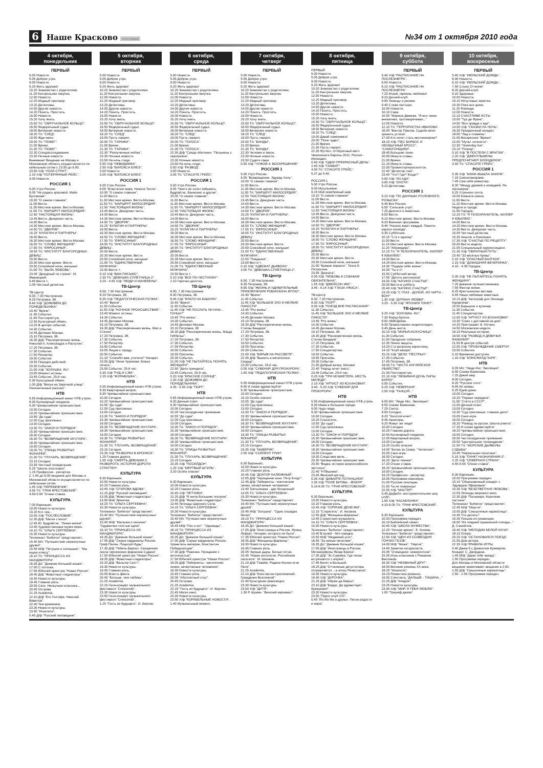6 Наше Красково сегодня
№34 от 1 октября 2010 года
4 октября,
понедельник
ПЕРВЫЙ
5.00 Новости. 5.05 Доброе утро. 9.00 Новости. 9.20 Жить здорово! 10.20 Знакомство с родителями. 11.20 Контрольная закупка. 12.00 Новости. 12.20 Модный приговор. 13.20 Детективы. 14.00 Другие новости. 14.20 Понять. Простить. 15.00 Новости. 15.20 Хочу знать. 15.50 Т/с "ОБРУЧАЛЬНОЕ КОЛЬЦО". 16.50 Федеральный судья. 18.00 Вечерние новости. 18.20 Т/с "СЛЕД". 19.00 Жди меня. 20.00 Т/с "ПОБЕГ". 21.00 Время. 21.30 Т/с "ПОБЕГ". 22.30 Спецрасследование. 23.30 Ночные новости. Внимание! Вещание на Москву и Московскую область осуществляется по кабельным сетям с 23.50 до 6.00. 23.50 Х/ф "УОЛЛ-СТРИТ". 2.10 Х/ф "ПОТЕРЯННЫЙ РЕЙС". 3.00 Новости.
РОССИЯ 1
5.00 Утро России. 9.05 "Не родись красивой. Майя Булгакова". 10.00 "О самом главном". 11.00 Вести. 11.30 Местное время. Вести-Москва. 11.50 Т/с "МАРШРУТ МИЛОСЕРДИЯ". 12.50 "НАСТОЯЩАЯ ЖИЗНЬ". 13.45 Вести. Дежурная часть. 14.00 Вести. 14.30 Местное время. Вести-Москва. 14.50 Т/с "ДВОРИК". 15.25 "КУЛАГИН И ПАРТНЕРЫ". 16.00 Вести. 16.30 Местное время. Вести-Москва. 16.50 Т/с "СЛОВО ЖЕНЩИНЕ". 17.55 Т/с "ЕФРОСИНЬЯ". 18.55 Т/с "ИНСТИТУТ БЛАГОРОДНЫХ ДЕВИЦ". 20.00 Вести. 20.30 Местное время. Вести. 20.50 Спокойной ночи, малыши! 21.00 Т/с "БЫЛА ЛЮБОВЬ". 23.45 "Дежурный по стране". М. Жванецкий. 0.45 Вести +. 1.05 Честный детектив. ТВ-Центр 6.00, 7.30 Настроение. 8.25 Петровка, 38. 8.40 Х/ф "ДОЖИВЁМ ДО ПОНЕДЕЛЬНИКА". 10.40 "Врачи". 11.30 События. 11.45 Постскриптум. 12.55 Культурный обмен. 13.25 В центре событий. 14.30 События. 14.45 Деловая Москва. 15.10 Петровка, 38. 16.30 Д/ф "Рассекреченная жизнь. Николай II, Александра и Распутин". 17.20 Петровка, 38. 17.30 События. 17.50 Репортёр. 19.50 События. 19.55 Порядок действий. 20.30 События. 21.00 Х/ф "ЗОЛУШКА. RU". 23.05 Момент истины. 23.55 События. 25-й час. 0.30 Культурный обмен. 1.00 Д/ф "Весна на Заречной улице". Неоконченный рассказ".
НТВ
5.55 Информационный канал НТВ утром. 8.30 Кулинарный поединок. 9.30 Чрезвычайное происшествие. 10.00 Сегодня. 10.20 Чрезвычайное происшествие. 10.55 "До суда". 12.00 Суд присяжных. 13.00 Сегодня. 13.30 Т/с "ЗАКОН И ПОРЯДОК". 15.30 Чрезвычайное происшествие. 16.00 Сегодня. 16.30 Т/с "ВОЗВРАЩЕНИЕ МУХТАРА". 18.30 Чрезвычайное происшествие. 19.00 Сегодня. 19.30 Т/с "УЛИЦЫ РАЗБИТЫХ ФОНАРЕЙ". 21.30 Т/с "ГЛУХАРЬ. ВОЗВРАЩЕНИЕ". 23.15 Сегодня. 23.35 Честный понедельник. 0.25 "Школа злословия". 1.15 Профессия - репортер. С 1.45 до 6.00 вещание для Москвы и Московской области осуществляется по кабельным сетям. 1.45 Х/ф "ПЕРЕБЕЖЧИК". 3.55 Т/с "ГРАФ КРЕСТОВСКИЙ". 4.50-5.55 "Очная ставка.
КУЛЬТУРА
7.00 Евроньюс. 10.00 Новости культуры. 10.20 Кто там... 10.55 Х/ф "ПОСЛЕСЛОВИЕ". 12.30 Д/ф "Магия стекла". 12.45 Ю. Будрайтис. "Линия жизни". 13.40 Художественные музеи мира. 14.10 Т/с "ОЛЬГА СЕРГЕЕВНА". 15.30 Новости культуры. Телеканал "Бибигон" представляет: 15.40 М/с "Путешествие неразлучных друзей". 15.45 М/ф "Петушок и солнышко". "Мы ищем кляксу". 16.10 Т/с "ПРИНЦЕССА ИЗ МАНДЖИПУРА". 16.35 Д/с "Дневник большой кошки". 17.00 С потолка. 17.55 Юбилей оркестра "Новая Россия". 18.40 Д/ф "Животные-гладиаторы". 19.30 Новости культуры. 19.45 Главная роль. 20.05 Сати. Нескучная классика... 20.45 Острова. 21.25 Academia. 22.10 Д/ф "Его Голгофа. Николай Вавилов". 22.40 Тем временем. 23.30 Новости культуры. 23.50 "Искатели". 0.40 Д/ф "Русский заповедник".
5 октября,
вторник
ПЕРВЫЙ
5.00 Новости. 5.05 Доброе утро. 9.00 Новости. 9.20 Жить здорово! 10.20 Знакомство с родителями. 11.20 Контрольная закупка. 12.00 Новости. 12.20 Модный приговор. 13.20 Детективы. 14.00 Другие новости. 14.20 Понять. Простить. 15.00 Новости. 15.20 Хочу знать. 15.50 Т/с "ОБРУЧАЛЬНОЕ КОЛЬЦО". 16.50 Федеральный судья. 18.00 Вечерние новости. 18.20 Т/с "СЛЕД". 19.00 Пусть говорят. 20.00 Т/с "ГАРАЖИ". 21.00 Время. 21.30 Т/с "ГАРАЖИ". 22.30 "Разлученные небом". 23.30 Ночные новости. 23.50 На ночь глядя. 0.50 Х/ф "НЕВИДИМКА". 2.50 Х/ф "БИЛОКСИ БЛЮЗ". 3.00 Новости. 3.05 Х/ф "БИЛОКСИ БЛЮЗ".
РОССИЯ 1
5.00 Утро России. 9.05 "Властелин мира. Никола Тесла". 10.00 "О самом главном". 11.00 Вести. 11.30 Местное время. Вести-Москва. 11.50 Т/с "МАРШРУТ МИЛОСЕРДИЯ". 12.50 "НАСТОЯЩАЯ ЖИЗНЬ". 13.45 Вести. Дежурная часть. 14.00 Вести. 14.30 Местное время. Вести-Москва. 14.50 Т/с "ДВОРИК". 15.25 "КУЛАГИН И ПАРТНЕРЫ". 16.00 Вести. 16.30 Местное время. Вести-Москва. 16.50 Т/с "СЛОВО ЖЕНЩИНЕ". 17.55 Т/с "ЕФРОСИНЬЯ". 18.55 Т/с "ИНСТИТУТ БЛАГОРОДНЫХ ДЕВИЦ". 20.00 Вести. 20.30 Местное время. Вести. 20.50 Спокойной ночи, малыши! 21.00 Т/с "ЕДИНСТВЕННЫЙ МУЖЧИНА". 23.50 Вести +. 0.10 Х/ф "ВАМ ПИСЬМО". 2.30 Т/с "ДЕВУШКА-СПЛЕТНИЦА-2". 3.20 - 4.55 Х/ф "ЛЮДИ И МАНЕКЕНЫ".
ТВ-Центр
6.00, 7.30 Настроение. 8.20 Петровка, 38. 8.35 Х/ф "ПЕДАГОГИЧЕСКАЯ ПОЭМА". 10.40 "Врачи". 11.30 События. 11.50 Х/ф "НОЧНОЕ ПРОИСШЕСТВИЕ". 13.40 Момент истины. 14.30 События. 14.45 Деловая Москва. 15.10 Петровка, 38. 16.30 Д/ф "Рассекреченная жизнь. Мао и Сталин". 17.20 Петровка, 38. 17.30 События. 17.50 Репортёр. 19.50 События. 19.55 Лицом к городу. 20.50 События. 21.10 "Спасибо вам, учителя!" Концерт. 23.00 Д/ф "Инна Чурикова. Божья печать". 23.55 События. 25-й час. 0.30 Х/ф "РУД И СЭМ". 2.25 Х/ф "ЖУРАВУШКА"..
НТВ
5.55 Информационный канал НТВ утром. 8.30 Квартирный вопрос. 9.30 Чрезвычайное происшествие. 10.00 Сегодня. 10.20 Чрезвычайное происшествие. 10.55 "До суда". 12.00 Суд присяжных. 13.00 Сегодня. 13.30 Т/с "ЗАКОН И ПОРЯДОК". 15.30 Чрезвычайное происшествие. 16.00 Сегодня. 16.30 Т/с "ВОЗВРАЩЕНИЕ МУХТАРА". 18.30 Чрезвычайное происшествие. 19.00 Сегодня. 19.30 Т/с "УЛИЦЫ РАЗБИТЫХ ФОНАРЕЙ". 21.30 Т/с "ГЛУХАРЬ. ВОЗВРАЩЕНИЕ". 23.15 Сегодня. 23.35 Х/ф "РАЗБОРКА В БРОНКСЕ". 1.25 Главная дорога. 1.55 Х/ф "СМЕРТЬ ДЕВУШКИ С РАЗВОРОТА: ИСТОРИЯ ДОРОТИ СТРАТТЕН".
КУЛЬТУРА
6.30 Евроньюс. 10.00 Новости культуры. 10.20 Главная роль. 10.45 Х/ф "ОТАРОВА ВДОВА". 12.15 Д/ф "Русский заповедник". 13.05 Д/ф "Животные-гладиаторы". 13.50 Мой Эрмитаж. 14.20 Т/с "ОЛЬГА СЕРГЕЕВНА". 15.30 Новости культуры. Телеканал "Бибигон" представляет: 15.40 М/с "Путешествие неразлучных друзей". 15.45 М/ф "Мальчик-с-пальчик". "Одуванчик-толстые щеки". 16.10 Т/с "ПРИНЦЕССА ИЗ МАНДЖИПУРА". 16.35 Д/с "Дневник большой кошки". 17.05 Д/ф "Серые кардиналы России. Граф Пален. Поцелуй Иуды". 17.30 Д/ф "Гебель-Баркал. Священная скала чернокожих фараонов Судана". 17.50 Юбилей оркестра "Новая Россия". 18.35 Д/ф "Животные-гладиаторы". 19.20 Д/ф "Вальтер Скотт". 19.30 Новости культуры. 19.45 Главная роль. 20.05 Власть факта. 20.45 "Больше, чем любовь". 21.25 Academia. 22.15 Гала-концерт музыкального фестиваля "Crescendo". 23.30 Новости культуры. 23.50 Гала-концерт музыкального фестиваля "Crescendo". 1.25 "Гость из будущего". И. Берлин.
6 октября,
среда
ПЕРВЫЙ
5.00 Новости. 5.05 Доброе утро. 9.00 Новости. 9.20 Жить здорово! 10.20 Знакомство с родителями. 11.20 Контрольная закупка. 12.00 Новости. 12.20 Модный приговор. 13.20 Детективы. 14.00 Другие новости. 14.20 Понять. Простить. 15.00 Новости. 15.20 Хочу знать. 15.50 Т/с "ОБРУЧАЛЬНОЕ КОЛЬЦО". 16.50 Федеральный судья. 18.00 Вечерние новости. 18.20 Т/с "СЛЕД". 19.00 Пусть говорят. 20.00 Т/с "ГОЛОСА". 21.00 Время. 21.30 Т/с "ГОЛОСА". 22.30 Д/ф "Среда обитания. "Пельмень с сюрпризом". 23.30 Ночные новости. 23.50 На ночь глядя. 0.50 Х/ф "РАЗВОД". 3.00 Новости. 3.05 Т/с "СПАСИТЕ ГРЕЙС".
РОССИЯ 1
5.00 Утро России. 9.05 "Никто не хотел забывать. Будрайтис, Банионис и другие". 10.00 "О самом главном". 11.00 Вести. 11.30 Местное время. Вести-Москва. 11.50 Т/с "МАРШРУТ МИЛОСЕРДИЯ". 12.50 "НАСТОЯЩАЯ ЖИЗНЬ". 13.45 Вести. Дежурная часть. 14.00 Вести. 14.30 Местное время. Вести-Москва. 14.50 Т/с "ДВОРИК". 15.25 "КУЛАГИН И ПАРТНЕРЫ". 16.00 Вести. 16.30 Местное время. Вести-Москва. 16.50 Т/с "СЛОВО ЖЕНЩИНЕ". 17.55 Т/с "ЕФРОСИНЬЯ". 18.55 Т/с "ИНСТИТУТ БЛАГОРОДНЫХ ДЕВИЦ". 20.00 Вести. 20.30 Местное время. Вести. 20.50 Спокойной ночи, малыши! 21.00 Т/с "ЕДИНСТВЕННЫЙ МУЖЧИНА". 23.50 Вести +. 0.10 Х/ф "ВСЕ ПО-ЧЕСТНОМУ". 2.10 Горячая десятка.
ТВ-Центр
6.00, 7.30 Настроение. 8.30 Петровка, 38. 8.45 Х/ф "ФЛАГИ НА БАШНЯХ". 10.40 "Врачи". 11.30 События. 11.45 Х/ф "НЕ ПОСЛАТЬ ЛИ НАМ... ГОНЦА?" 13.45 "Pro жизнь". 14.30 События. 14.45 Деловая Москва. 15.10 Петровка, 38 16.30 Д/ф "Рассекреченная жизнь. Магда Геббельс". 17.20 Петровка, 38. 17.30 События. 17.50 Репортёр. 19.50 События. 19.55 Прогнозы. 20.30 События. 21.00 Х/ф "НЕ ПЫТАЙТЕСЬ ПОНЯТЬ ЖЕНЩИНУ". 22.50 "Дело принципа". 23.45 События. 25-й час. 0.20 Х/ф "КРАСНОЕ СОЛНЦЕ". 2.30 Х/ф "ДОЖИВЕМ ДО ПОНЕДЕЛЬНИКА". 4.35 - 5.55 Х/ф "ПОРТ".
НТВ
5.55 Информационный канал НТВ утром. 8.30 Дачный ответ. 9.30 Чрезвычайное происшествие. 10.00 Сегодня. 10.20 Чистосердечное признание. 10.55 "До суда". 12.00 Суд присяжных. 13.00 Сегодня. 13.30 Т/с "ЗАКОН И ПОРЯДОК". 15.30 Чрезвычайное происшествие. 16.00 Сегодня. 16.30 Т/с "ВОЗВРАЩЕНИЕ МУХТАРА". 18.30 Чрезвычайное происшествие. 19.00 Сегодня. 19.30 Т/с "УЛИЦЫ РАЗБИТЫХ ФОНАРЕЙ". 21.30 Т/с "ГЛУХАРЬ. ВОЗВРАЩЕНИЕ". 23.15 Сегодня. 23.35 Х/ф "ПОСЕЙДОН". 1.25 Х/ф "МЕРТВЫЙ ШТИЛЬ". 3.20 Особо опасен!
КУЛЬТУРА
6.30 Евроньюс. 10.00 Новости культуры. 10.20 Главная роль. 10.45 Х/ф "ЛЕТЧИКИ". 12.25 Д/ф "Я жила Большим театром". 13.00 Д/ф "Животные-гладиаторы". 13.45 Легенды Царского Села. 14.15 Т/с "ОЛЬГА СЕРГЕЕВНА". 15.30 Новости культуры. Телеканал "Бибигон" представляет: 15.40 М/с "Путешествие неразлучных друзей". 15.45 М/ф "Пес и кот". "Однажды". 16.10 Т/с "ПРИНЦЕССА ИЗ МАНДЖИПУРА". 16.35 Д/с "Дневник большой кошки". 17.05 Д/ф "Серые кардиналы России. Хранитель империи. Константин Победоносцев". 17.30 Д/ф "Равенна. Прощание с античностью". 17.50 Юбилей оркестра "Новая Россия". 18.35 Д/ф "Лабиринты - магические линии, начертанные человеком". 19.30 Новости культуры. 19.45 Главная роль. 20.05 "Абсолютный слух". 20.45 Острова. 21.25 Academia. 22.15 "Гость из будущего". И. Берлин. 22.45 Магия кино. 23.30 Новости культуры. 23.50 Х/ф "КОРАБЕЛЬНЫЕ НОВОСТИ". 1.40 Музыкальный момент.
7 октября,
четверг
ПЕРВЫЙ
5.00 Новости. 5.05 Доброе утро. 9.00 Новости. 9.20 Жить здорово! 10.20 Знакомство с родителями. 11.20 Контрольная закупка. 12.00 Новости. 12.20 Модный приговор. 13.20 Детективы. 14.00 Другие новости. 14.20 Понять. Простить. 15.00 Новости. 15.20 Хочу знать. 15.50 Т/с "ОБРУЧАЛЬНОЕ КОЛЬЦО". 16.50 Федеральный судья. 18.00 Вечерние новости. 18.20 Т/с "СЛЕД". 19.00 Пусть говорят. 20.00 Т/с "БАНДЫ". 21.00 Время. 21.30 Т/с "БАНДЫ". 22.30 Человек и закон. 23.30 Ночные новости. 23.50 Судите сами. 0.50 Х/ф "ЧУЖОЙ-4: ВОСКРЕШЕНИЕ".
РОССИЯ 1
5.00 Утро России. 9.05 "Возвращение. Эдуард Хиль". 10.00 "О самом главном". 11.00 Вести. 11.30 Местное время. Вести-Москва. 11.50 Т/с "МАРШРУТ МИЛОСЕРДИЯ". 12.50 "НАСТОЯЩАЯ ЖИЗНЬ". 13.45 Вести. Дежурная часть. 14.00 Вести. 14.30 Местное время. Вести-Москва. 14.50 Т/с "ДВОРИК". 15.25 "КУЛАГИН И ПАРТНЕРЫ". 16.00 Вести. 16.30 Местное время. Вести-Москва. 16.50 Т/с "СЛОВО ЖЕНЩИНЕ". 17.55 Т/с "ЕФРОСИНЬЯ". 18.55 Т/с "ИНСТИТУТ БЛАГОРОДНЫХ ДЕВИЦ". 20.00 Вести. 20.30 Местное время. Вести. 20.50 Спокойной ночи, малыши! 21.00 Т/с "ЕДИНСТВЕННЫЙ МУЖЧИНА". 22.50 "Поединок". 23.50 Вести +. 0.10 Х/ф "АДВОКАТ ДЬЯВОЛА". 3.05 Т/с "ДЕВУШКА-СПЛЕТНИЦА-2".
ТВ-Центр
6.00, 7.30 Настроение. 8.35 Петровка, 38. 8.55 Х/ф "ЖИЗНЬ И УДИВИТЕЛЬНЫЕ ПРИКЛЮЧЕНИЯ РОБИНЗОНА КРУЗО". 10.40 "Врачи". 11.30 События. 11.45 Х/ф "БОЛЬШОЕ ЗЛО И МЕЛКИЕ ПАКОСТИ". 13.45 "Pro жизнь". 14.30 События. 14.45 Деловая Москва. 15.10 Петровка, 38. 16.30 Д/ф "Рассекреченная жизнь. Степан Бандера". 17.20 Петровка, 38. 17.30 События. 17.50 Репортёр. 19.50 События. 19.55 Прогнозы. 20.30 События. 21.00 Х/ф "ВЗРЫВ НА РАССВЕТЕ". 22.35 Д/ф "Выжить в мегаполисе. Сердце". 23.30 События. 25-й час. 0.05 Х/ф "СУВЕНИР ДЛЯ ПРОКУРОРА". 1.50 Х/ф "ПЕДАГОГИЧЕСКАЯ ПОЭМА".
НТВ
5.55 Информационный канал НТВ утром. 8.45 И снова здравствуйте! 9.30 Чрезвычайное происшествие. 10.00 Сегодня. 10.20 Особо опасен! 10.55 "До суда". 12.00 Суд присяжных. 13.00 Сегодня. 13.30 Т/с "ЗАКОН И ПОРЯДОК". 15.30 Чрезвычайное происшествие. 16.00 Сегодня. 16.30 Т/с "ВОЗВРАЩЕНИЕ МУХТАРА". 18.30 Чрезвычайное происшествие. 19.00 Сегодня. 19.30 Т/с "УЛИЦЫ РАЗБИТЫХ ФОНАРЕЙ". 21.30 Т/с "ГЛУХАРЬ. ВОЗВРАЩЕНИЕ". 23.15 Сегодня. 23.35 Х/ф "МАВЕРИК". 2.00 Х/ф "СОЙЛЕНТ ГРИН".
КУЛЬТУРА
6.30 Евроньюс. 10.00 Новости культуры. 10.20 Главная роль. 10.45 Х/ф "ДОКТОР КАЛЮЖНЫЙ". 12.05 Д/ф "Укрощение коня. Петр Клодт". 12.45 Д/ф "Лабиринты - магические линии, начертанные человеком". 13.40 Третьяковка - дар бесценный! 14.05 Т/с "ОЛЬГА СЕРГЕЕВНА". 15.30 Новости культуры. Телеканал "Бибигон" представляет: 15.40 М/с "Путешествие неразлучных друзей". 15.45 М/ф "Золушка". "Одна лошадка белая". 16.10 Т/с "ПРИНЦЕССА ИЗ МАНДЖИПУРА". 16.35 Д/с "Дневник большой кошки". 17.05 Д/ф "Иностранцы в России. Франц Лефорт. Человек, которого не было". 17.35 Юбилей оркестра "Новая Россия". 18.35 Д/ф "Женщины-фараоны". 19.30 Новости культуры. 19.45 Главная роль. 20.05 Черные дыры. Белые пятна. 20.45 "Новая антология. Российские писатели". М. Шишкин. 21.10 Д/ф "Гавайи. Родина богини огня Пеле". 21.25 Academia. 22.10 Д/ф "Константин Циолковский. Гражданин Вселенной". 22.40 Культурная революция. 23.30 Новости культуры. 23.50 Х/ф "ДИТЯ". 1.30 Р. Шуман. "Венский карнавал".
8 октября,
пятница
ПЕРВЫЙ 5.00 Новости. 5.05 Доброе утро. 9.00 Новости. 9.20 Жить здорово! 10.20 Знакомство с родителями. 11.20 Контрольная закупка. 12.00 Новости. 12.20 Модный приговор. 13.20 Детективы. 14.00 Другие новости. 14.20 Понять. Простить. 15.00 Новости. 15.20 Хочу знать. 15.50 Т/с "ОБРУЧАЛЬНОЕ КОЛЬЦО". 16.50 Федеральный судья. 18.00 Вечерние новости. 18.20 Т/с "СЛЕД". 19.00 Давай поженимся! 20.00 "Поле чудес". 21.00 Время. 21.30 Пусть говорят. 22.35 Футбол. Отборочный матч Чемпионата Европы 2012. Россия - Ирландия. 0.40 Х/ф "ОДИН ПРЕКРАСНЫЙ ДЕНЬ". 2.40 Х/ф "ГАМБИТ". 4.50 Т/с "СПАСИТЕ ГРЕЙС". 5.37 до 5.40. РОССИЯ 1 5.00 Утро России. 9.05 Мусульмане. 9.15 Мой серебряный шар. 10.10 "О самом главном". 11.00 Вести. 11.30 Местное время. Вести-Москва. 11.50 Т/с "МАРШРУТ МИЛОСЕРДИЯ". 12.50 "НАСТОЯЩАЯ ЖИЗНЬ". 13.45 Вести. Дежурная часть. 14.00 Вести. 14.30 Местное время. Вести-Москва. 14.50 Т/с "ДВОРИК". 15.25 "КУЛАГИН И ПАРТНЕРЫ". 16.00 Вести. 16.30 Местное время. Вести-Москва. 16.50 Т/с "СЛОВО ЖЕНЩИНЕ". 17.55 Т/с "ЕФРОСИНЬЯ". 18.55 Т/с "ИНСТИТУТ БЛАГОРОДНЫХ ДЕВИЦ". 20.00 Вести. 20.30 Местное время. Вести. 20.50 Спокойной ночи, малыши! 21.00 "Кривое зеркало". Театр Е. Петросяна. 23.05 "Девчата". 0.00 Х/ф "ЛЮБОВЬ К СОБАКАМ ОБЯЗАТЕЛЬНА". 1.55 Х/ф "ДЖЕЙСОН ИКС". 3.45 - 5.14 Х/ф "ГЛАЗА УЖАСА". ТВ-Центр 6.00, 7.30 Настроение. 8.30 Х/ф "ПОРТ". 9.55 Х/ф "ПОЕЗД ВНЕ РАСПИСАНИЯ". 11.30 События. 11.45 Х/ф "БОЛЬШОЕ ЗЛО И МЕЛКИЕ ПАКОСТИ". 13.45 "Pro жизнь". 14.30 События. 14.45 Деловая Москва. 15.10 Петровка, 38. 16.30 Д/ф "Рассекреченная жизнь. Степан Бандера". 17.20 Петровка, 38. 17.30 События. 17.50 Спецрепортаж. 19.50 События. 19.55 Прогнозы. 20.30 События. 21.00 Добрый вечер, Москва! 22.40 "Народ хочет знать". 23.45 События. 25-й час. 0.20 Х/ф "ТРИ МУШКЕТЕРА. МЕСТЬ МИЛЕДИ". 2.10 Х/ф "АРТИСТ ИЗ КОХАНОВКИ". 3.40 - 5.20 Х/ф "СУВЕНИР ДЛЯ ПРОКУРОРА".
НТВ
5.55 Информационный канал НТВ утром. 8.30 Мама в большом городе. 9.00 Чудо-люди. 9.30 Чрезвычайное происшествие. 10.00 Сегодня. 10.20 Спасатели. 10.55 "До суда". 12.00 Суд присяжных. 13.00 Сегодня. 13.30 Т/с "ЗАКОН И ПОРЯДОК". 15.30 Чрезвычайное происшествие. 16.00 Сегодня. 16.30 Т/с "ВОЗВРАЩЕНИЕ МУХТАРА". 18.30 Чрезвычайное происшествие. 19.00 Сегодня. 19.30 Следствие вели.... 20.30 Чрезвычайное происшествие. 20.55 "Водка: история всероссийского застолья". 22.40 "НТВшники". 23.45 Женский взгляд. 0.35 Х/ф "ДАВАЙТЕ ПОТАНЦУЕМ". 2.35 Х/ф "ПОЛЕ БИТВЫ - ЗЕМЛЯ". 5.10-6.05 Т/с "ГРАФ КРЕСТОВСКИЙ".
КУЛЬТУРА
6.30 Евроньюс. 10.00 Новости культуры. 10.20 Главная роль. 10.45 Х/ф "ГОРЯЧИЕ ДЕНЕЧКИ". 12.15 "Старатель". И. Аксаков. 12.55 Д/ф "Женщины-фараоны". 13.45 Странствия музыканта. 14.15 Т/с "ОЛЬГА СЕРГЕЕВНА". 15.30 Новости культуры. Телеканал "Бибигон" представляет: 15.40 В музей - без поводка. 15.50 М/ф "Медвежий угол". 16.05 "За семью печатями". 16.35 Д/с "Дневник большой кошки". 17.05 Д/ф "Иностранцы в России. Метаморфозы Якова Брюса". 17.30 Д/ф "Эс-Сувейра. Где пески встречаются с морем". 17.45 Билет в Большой. 18.25 Д/ф "Отчаянные дегустаторы отправляются ...в эпоху Ренессанса". 19.30 Новости культуры. 19.45 Х/ф "ДУРОЧКА". 21.25 Д/ф "Абрам да Марья". 23.10 Д/ф "Бордо. Да здравствует буржуазия!". 23.30 Новости культуры. 23.50 "Пресс-клуб XXI". 0.45 "Йо-Йо Ма и друзья. Песни радости и мира".
9 октября,
суббота
ПЕРВЫЙ
5.40 Х/ф "РАСПИСАНИЕ НА ПОСЛЕЗАВТРА". 6.00 Новости. 6.10 Х/ф "РАСПИСАНИЕ НА ПОСЛЕЗАВТРА". 7.20 Играй, гармонь любимая! 8.10 Дисней-клуб. 9.00 Умницы и умники. 9.40 Слово пастыря. 10.00 Новости. 10.10 Смак. 10.50 "Марина Дюжева. "Я вся такая внезапная, противоречивая..." 12.00 Новости. 12.10 Т/с "ТЕРРОРИСТКА ИВАНОВА". 16.00 "Виктор Павлов. Судьба меня хранить устала". 17.00 Кто хочет стать миллионером? 18.10 Х/ф "ПЕС БАРБОС И НЕОБЫЧНЫЙ КРОСС". "САМОГОНЩИКИ". 18.40 Большие гонки. 20.00 Минута славы. 21.00 Время. 21.15 Минута славы. 22.00 Прожекторперисхилтон. 22.40 "Детектор лжи". 23.40 "Что? Где? Когда?" 0.50 Х/ф "ИЗ АДА". 3.00 Х/ф "ОХОТА". 5.10 Детективы.
РОССИЯ 1
5.15 Х/ф "ПО ДАННЫМ УГОЛОВНОГО РОЗЫСКА". 6.45 Вся Россия. 6.55 "Сельское утро". 7.25 Диалоги о животных. 8.00 Вести. 8.10 Местное время. Вести-Москва. 8.20 Военная программа. 8.45 "Носика знает каждый. Памяти короля эпизода". 9.35 Субботник. 10.15 "Сто к одному". 11.00 Вести. 11.10 Местное время. Вести-Москва. 11.20 "Абрамцево". 12.15 Т/с "Я ТЕЛОХРАНИТЕЛЬ. КИЛЛЕР К ЮБИЛЕЮ". 14.00 Вести. 14.20 Местное время. Вести-Москва. 14.30 "Подари себе жизнь". 15.00 "Ты и я". 15.55 Субботний вечер. 17.55 "Десять миллионов". 19.00 Х/ф "КАТИНО СЧАСТЬЕ". 20.00 Вести в субботу. 20.40 Х/ф "КАТИНО СЧАСТЬЕ". 23.25 Х/ф "С ГЛАЗ - ДОЛОЙ, ИЗ ЧАРТА - ВОН!" 1.30 Х/ф "ДУРМАН ЛЮБВИ". 3.25 - 5.30 Х/ф "ЯПОНИЯ ТОНЕТ".
ТВ-Центр
5.25 Х/ф "ЗОЛУШКА. RU". 7.30 Марш-бросок. 8.00 АБВГДейка. 8.30 Православная энциклопедия. 9.45 День аиста. 10.10 Х/ф "МАРЬЯ-ИСКУСНИЦА". 11.30 События. 11.50 Городское собрание. 12.35 Линия защиты. 13.20 Сто вопросов взрослому. 14.10 "Клуб юмора". 15.25 Х/ф "ДЕЛО "ПЁСТРЫХ". 17.30 События. 17.45 Петровка, 38. 19.00 Т/с "ЧИСТО АНГЛИЙСКОЕ УБИЙСТВО". 21.00 Постскриптум. 22.10 Х/ф "ЛЮБИМАЯ ДОЧЬ ПАПЫ КАРЛО". 0.05 События. 0.25 Х/ф "НЕВЕРНАЯ". 2.50 Х/ф "ТАНЦУЙ..."
НТВ
6.05 М/с "Люди Икс: Эволюция". 6.55 Сказки Баженова. 7.25 Смотр. 8.00 Сегодня. 8.20 "Золотой ключ". 8.45 Авиаторы. 9.20 Живут же люди! 10.00 Сегодня. 10.20 Главная дорога. 10.55 Кулинарный поединок. 12.00 Квартирный вопрос. 13.00 Сегодня. 13.25 Особо опасен! 14.00 "Битва за Север. "Челюскин". 15.05 Своя игра. 16.00 Сегодня. 16.20 "Дело темное". 17.20 Очная ставка. 18.20 Чрезвычайное происшествие. 19.00 Сегодня. 19.25 Профессия - репортер. 19.55 Программа максимум. 21.00 Русские сенсации. 21.55 Ты не поверишь! 22.55 Х/ф "МАСТЕР". 0.45 ДиДюЛя: инструментальное шоу LIVE!. 1.50 Х/ф "КАСАБЛАНКА". 4.10-6.05 Т/с "ГРАФ КРЕСТОВСКИЙ".
КУЛЬТУРА
6.30 Евроньюс. 10.00 Программа передач. 10.10 Библейский сюжет. 10.40 Х/ф "ШКОЛА МУЖЕСТВА". 12.20 "Личное время". Е. Князев. Телеканал "Бибигон" представляет: 12.50 Х/ф "ЩЕН ИЗ СОЗВЕЗДИЯ ГОНЧИХ ПСОВ". 14.00 М/ф "Межа". "Наргис". 14.40 Заметки натуралиста. 15.05 "Очевидное- невероятное". 15.35 Игры классиков с Романом Виктюком. 16.30 Х/ф "НЕЗВАНЫЙ ДРУГ". 18.00 Великие романы XX века. 18.25 "Искатели". 19.15 Романтика романса. 19.55 Спектакль "ДАЛЬШЕ - ТИШИНА..." 22.25 Д/ф "Imagine". 23.25 Новости культуры. 23.40 Х/ф "МИР, Я ТЕБЯ ЛЮБЛЮ". 1.00 "Триумф джаза".
10 октября,
воскресенье
ПЕРВЫЙ
5.40 Х/ф "ИЮЛЬСКИЙ ДОЖДЬ". 6.00 Новости. 6.10 Х/ф "ИЮЛЬСКИЙ ДОЖДЬ". 7.50 Служу Отчизне! 8.20 Дисней-клуб. 9.10 Здоровье. 10.00 Новости. 10.10 Непутевые заметки. 10.30 Пока все дома. 11.20 Фазенда. 12.00 Новости. 12.10 СЧАСТЛИВЕ ЕСТЬ! 13.00 "Тур де Франс". 14.00 "Вся правда о еде". 14.50 Х/ф "СКАЗКИ НА НОЧЬ". 16.30 Праздничный концерт. 18.00 "Лед и пламень". 21.00 Воскресное "Время". 22.00 "Мульт личности". 22.30 "Yesterday live". 23.10 "Познер". 0.10 Х/ф "В ПОСТЕЛИ С ВРАГОМ". 2.20 Х/ф "ДЖЕНТЛЬМЕНЫ ПРЕДПОЧИТАЮТ БЛОНДИНОК". 3.50 Т/с "СПАСИТЕ ГРЕЙС".
РОССИЯ 1
5.35 Х/ф "МАМА ВЫШЛА ЗАМУЖ". 7.15 Смехопанорама. 7.45 Сам себе режиссер. 8.30 "Между драмой и комедией. Ян Арлазоров". 9.25 Утренняя почта. 10.00 Комната смеха. 11.00 Вести. 11.10 Местное время. Вести-Москва. Неделя в городе. 11.50 Городок. 12.20 Т/с "Я ТЕЛОХРАНИТЕЛЬ. КИЛЛЕР К ЮБИЛЕЮ". 14.00 Вести. 14.20 Местное время. Вести-Москва. 14.30 Вести. Дежурная часть. 15.05 Честный детектив. 15.35 Аншлаг и Компания. 17.35 Х/ф "СЧАСТЬЕ ПО РЕЦЕПТУ". 20.00 Вести недели. 21.05 Специальный корреспондент. 21.35 Х/ф "ОБРАТНЫЙ ПУТЬ". 23.40 "33 весёлых буквы". 0.10 Х/ф "ОПАСНЫЙ БАНГКОК". 2.15 Х/ф "ДОМАШНЯЯ ВЕЧЕРИНКА". 4.10 - 4.39 Городок.
ТВ-Центр
5.30 Х/ф "НЕ ПЫТАЙТЕСЬ ПОНЯТЬ ЖЕНЩИНУ". 7.20 Дневник путешественника. 7.55 Фактор жизни. 8.25 Крестьянская застава. 9.45 Наши любимые животные. 10.15 Д/ф "Автограф для Леонида Куравлева". 10.55 Барышня и кулинар. 11.30 События. 11.45 Спецрепортаж. 12.00 Х/ф "АРТИСТ ИЗ КОХАНОВКИ". 13.30 "Смех с доставкой на дом". 14.20 Приглашает Б. Ноткин. 14.50 Московская неделя. 16.15 Реальные истории. 16.50 Х/ф "РАЗВОД И ДЕВИЧЬЯ ФАМИЛИЯ". 21.00 В центре событий. 22.00 Х/ф "ПРОБУЖДЕНИЕ СМЕРТИ". 23.50 События. 0.10 Временно доступен. 1.10 Х/ф "МЭНСФИЛД ПАРК".
НТВ
6.05 М/с "Люди Икс: Эволюция". 6.55 Сказки Баженова. 7.25 Дикий мир. 8.00 Сегодня. 8.20 "Русское лото". 8.45 Их нравы. 9.25 Едим дома. 10.00 Сегодня. 10.20 "Первая передача". 11.00 "Спето в СССР". 12.00 Дачный ответ. 13.00 Сегодня. 13.30 "Суд присяжных: главное дело". 15.05 Своя игра. 16.00 Сегодня. 16.20 "Развод по-русски. Школа рэкета". 17.20 И снова здравствуйте! 18.20 Чрезвычайное происшествие. 19.00 Сегодня. 20.00 Чистосердечное признание. 20.50 "Центральное телевидение". 21.50 Т/с "МОРСКИЕ ДЬЯВОЛЫ. СУДЬБЫ". 23.45 "Нереальная политика". 0.15 Х/ф "ПУНКТ НАЗНАЧЕНИЯ-3". 2.25 Х/ф "СЕВЕРНАЯ СТРАНА". 4.55-5.55 "Очная ставка".
КУЛЬТУРА
6.30 Евроньюс. 10.00 Программа передач. 10.10 "Обыкновенный концерт с Эдуардом Эфировым". 10.35 Х/ф "БЕЗОТВЕТНАЯ ЛЮБОВЬ". 12.05 Легенды мирового кино. 12.30 Д/ф "Пальмира. Королева пустыни". Телеканал "Бибигон" представляет: 12.45 М/ф "Маугли". 13.55 Д/ф "Смышленые каракатицы". 14.45 Что делать? 15.35 Письма из провинции. 16.00 "Из поздней пушкинской плеяды..." Д. Самойлов. 16.40 Х/ф "МЕЛОДИИ БЕЛОЙ НОЧИ". 18.15 Опера. 20.20 Х/ф "ОСТАНОВИЛСЯ ПОЕЗД". 21.55 Дом актера. 22.35 Х/ф ПРАВИЛА ИГРЫ. 0.40 Джем-5 с Даниилом Крамером. Концерт С. Джордана. 1.45 М/ф "Дарю тебе звезду". 1.50 Программа передач. Для Москвы и Московской области вещание заканчивает вещание в 2.00. 1.55 Д/ф "Смышленые каракатицы". 2.50 - 2.55 Программа передач.